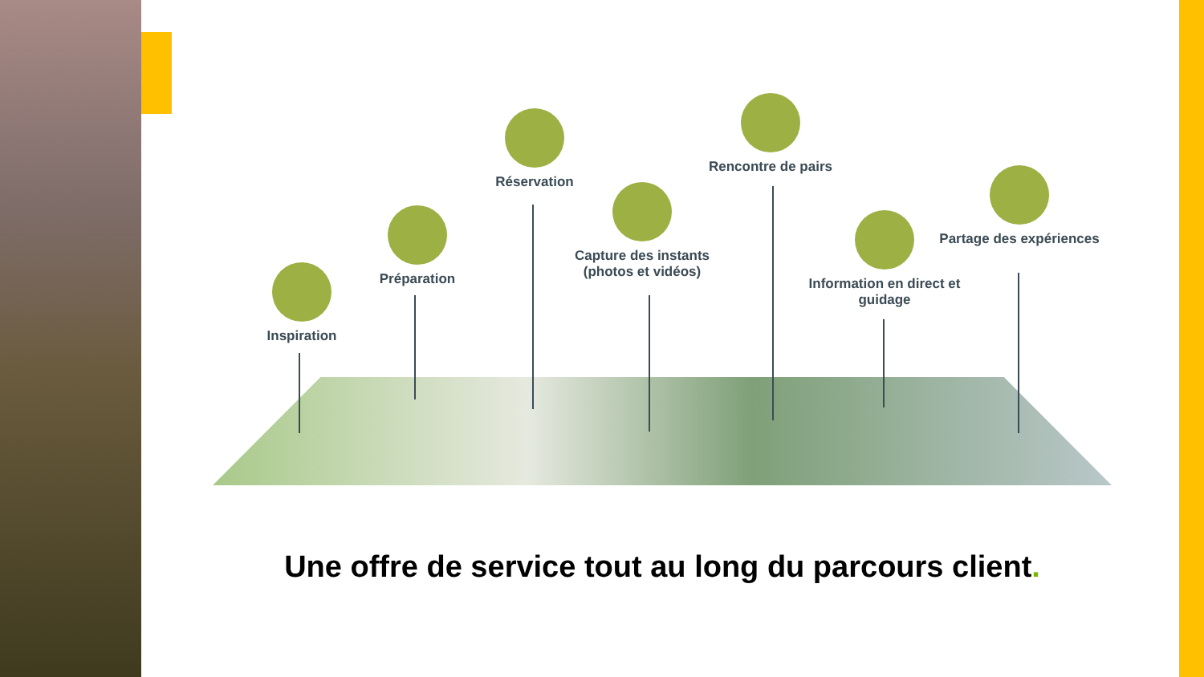Inspiration
Préparation
Réservation
Capture des instants (photos et vidéos)
Rencontre de pairs
Information en direct et guidage
Partage des expériences
Une offre de service tout au long du parcours client.